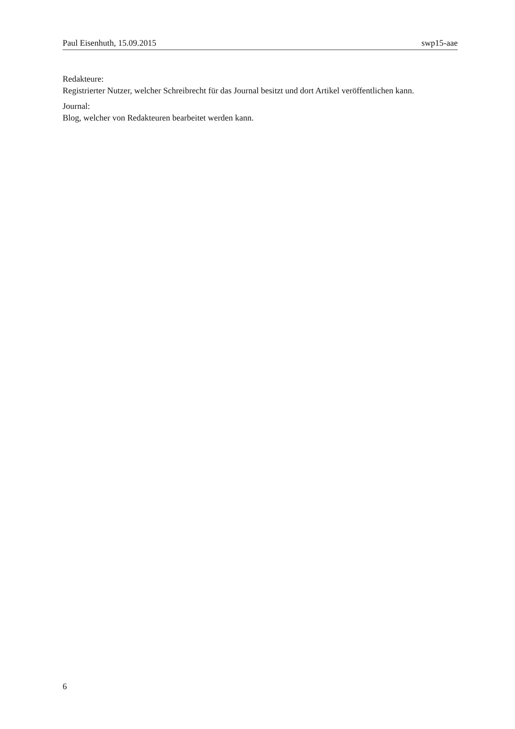Paul Eisenhuth, 15.09.2015 swp15-aae
Redakteure:
Registrierter Nutzer, welcher Schreibrecht für das Journal besitzt und dort Artikel veröffentlichen kann.
Journal:
Blog, welcher von Redakteuren bearbeitet werden kann.
6